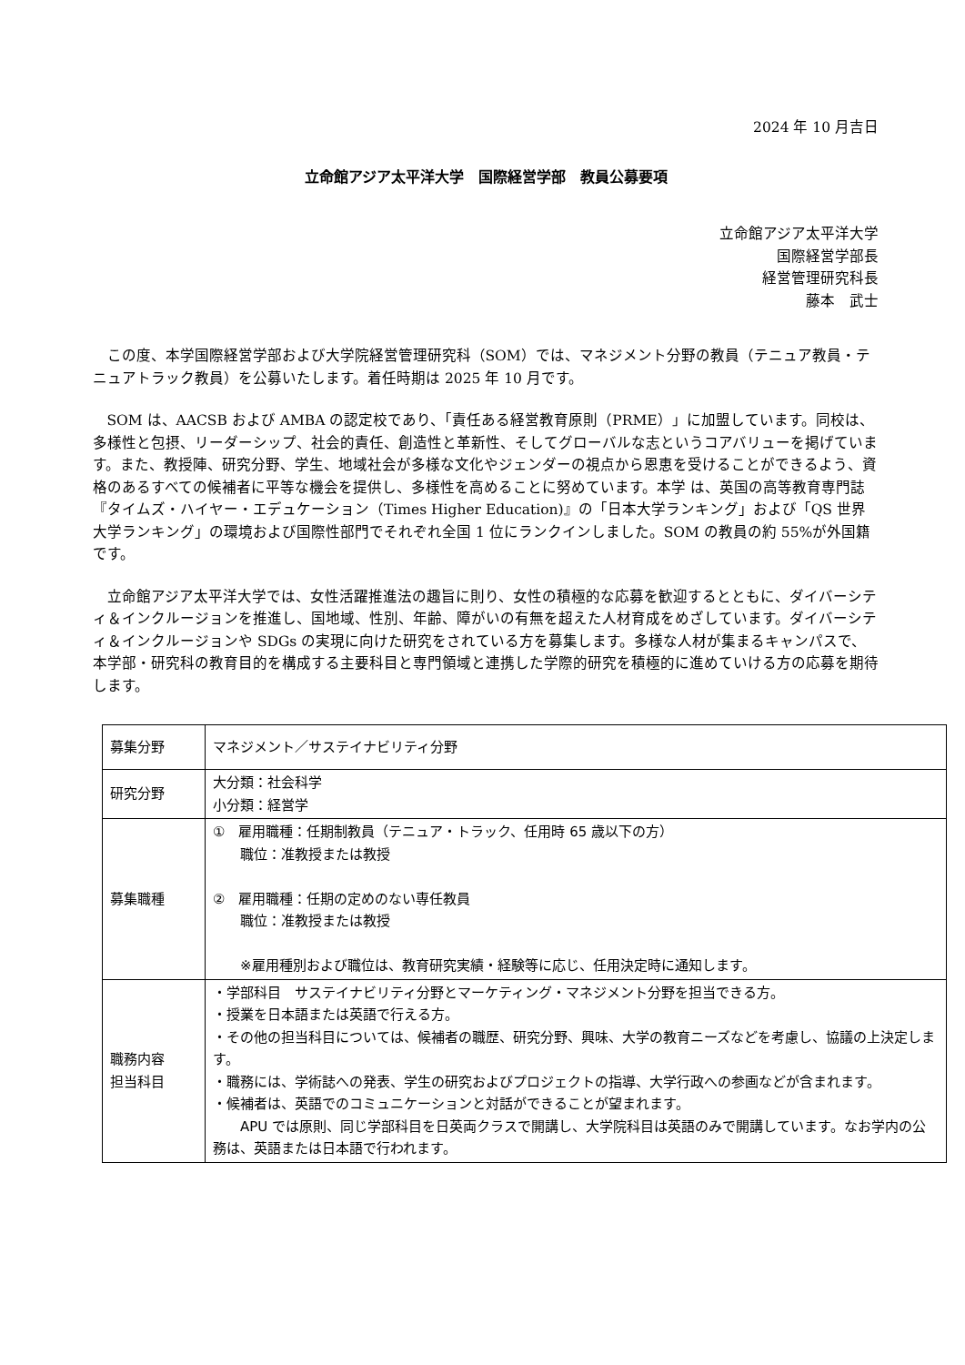2024 年 10 月吉日
立命館アジア太平洋大学　国際経営学部　教員公募要項
立命館アジア太平洋大学
国際経営学部長
経営管理研究科長
藤本　武士
この度、本学国際経営学部および大学院経営管理研究科（SOM）では、マネジメント分野の教員（テニュア教員・テニュアトラック教員）を公募いたします。着任時期は 2025 年 10 月です。
SOM は、AACSB および AMBA の認定校であり、「責任ある経営教育原則（PRME）」に加盟しています。同校は、多様性と包摂、リーダーシップ、社会的責任、創造性と革新性、そしてグローバルな志というコアバリューを掲げています。また、教授陣、研究分野、学生、地域社会が多様な文化やジェンダーの視点から恩恵を受けることができるよう、資格のあるすべての候補者に平等な機会を提供し、多様性を高めることに努めています。本学 は、英国の高等教育専門誌『タイムズ・ハイヤー・エデュケーション（Times Higher Education)』の「日本大学ランキング」および「QS 世界大学ランキング」の環境および国際性部門でそれぞれ全国 1 位にランクインしました。SOM の教員の約 55%が外国籍です。
立命館アジア太平洋大学では、女性活躍推進法の趣旨に則り、女性の積極的な応募を歓迎するとともに、ダイバーシティ＆インクルージョンを推進し、国地域、性別、年齢、障がいの有無を超えた人材育成をめざしています。ダイバーシティ＆インクルージョンや SDGs の実現に向けた研究をされている方を募集します。多様な人材が集まるキャンパスで、本学部・研究科の教育目的を構成する主要科目と専門領域と連携した学際的研究を積極的に進めていける方の応募を期待します。
| 募集分野 | マネジメント／サステイナビリティ分野 |
| 研究分野 | 大分類：社会科学 小分類：経営学 |
| 募集職種 | ① 雇用職種：任期制教員（テニュア・トラック、任用時 65 歳以下の方） 職位：准教授または教授 ② 雇用職種：任期の定めのない専任教員 職位：准教授または教授 ※雇用種別および職位は、教育研究実績・経験等に応じ、任用決定時に通知します。 |
| 職務内容 担当科目 | ・学部科目 サステイナビリティ分野とマーケティング・マネジメント分野を担当できる方。 ・授業を日本語または英語で行える方。 ・その他の担当科目については、候補者の職歴、研究分野、興味、大学の教育ニーズなどを考慮し、協議の上決定します。 ・職務には、学術誌への発表、学生の研究およびプロジェクトの指導、大学行政への参画などが含まれます。 ・候補者は、英語でのコミュニケーションと対話ができることが望まれます。 APU では原則、同じ学部科目を日英両クラスで開講し、大学院科目は英語のみで開講しています。なお学内の公務は、英語または日本語で行われます。 |